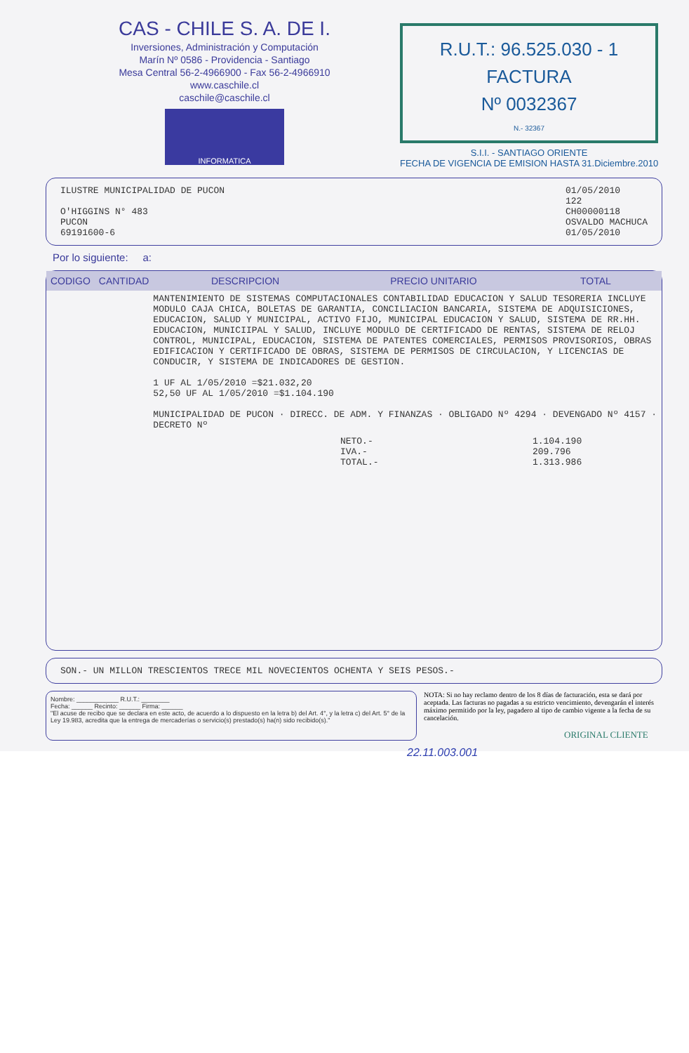CAS - CHILE S. A. DE I.
Inversiones, Administración y Computación
Marín Nº 0586 - Providencia - Santiago
Mesa Central 56-2-4966900 - Fax 56-2-4966910
www.caschile.cl
caschile@caschile.cl
INFORMATICA
R.U.T.: 96.525.030 - 1
FACTURA
Nº 0032367
N.- 32367
S.I.I. - SANTIAGO ORIENTE
FECHA DE VIGENCIA DE EMISION HASTA 31.Diciembre.2010
ILUSTRE MUNICIPALIDAD DE PUCON
O'HIGGINS N° 483
PUCON
69191600-6
01/05/2010
122
CH00000118
OSVALDO MACHUCA
01/05/2010
Por lo siguiente: a:
| CODIGO | CANTIDAD | DESCRIPCION | PRECIO UNITARIO | TOTAL |
| --- | --- | --- | --- | --- |
| | | MANTENIMIENTO DE SISTEMAS COMPUTACIONALES CONTABILIDAD EDUCACION Y SALUD TESORERIA INCLUYE MODULO CAJA CHICA, BOLETAS DE GARANTIA, CONCILIACION BANCARIA, SISTEMA DE ADQUISICIONES, EDUCACION, SALUD Y MUNICIPAL, ACTIVO FIJO, MUNICIPAL EDUCACION Y SALUD, SISTEMA DE RR.HH. EDUCACION, MUNICIIPAL Y SALUD, INCLUYE MODULO DE CERTIFICADO DE RENTAS, SISTEMA DE RELOJ CONTROL, MUNICIPAL, EDUCACION, SISTEMA DE PATENTES COMERCIALES, PERMISOS PROVISORIOS, OBRAS EDIFICACION Y CERTIFICADO DE OBRAS, SISTEMA DE PERMISOS DE CIRCULACION, Y LICENCIAS DE CONDUCIR, Y SISTEMA DE INDICADORES DE GESTION. 1 UF AL 1/05/2010 =$21.032,20 52,50 UF AL 1/05/2010 =$1.104.190 MUNICIPALIDAD DE PUCON · DIRECC. DE ADM. Y FINANZAS · OBLIGADO Nº 4294 · DEVENGADO Nº 4157 · DECRETO Nº | | |
| | | | NETO.- IVA.- TOTAL.- | 1.104.190 209.796 1.313.986 |
SON.- UN MILLON TRESCIENTOS TRECE MIL NOVECIENTOS OCHENTA Y SEIS PESOS.-
Nombre: ____________ R.U.T.: ________
Fecha: ______ Recinto: ______ Firma: ______
"El acuse de recibo que se declara en este acto, de acuerdo a lo dispuesto en la letra b) del Art. 4°, y la letra c) del Art. 5° de la Ley 19.983, acredita que la entrega de mercaderías o servicio(s) prestado(s) ha(n) sido recibido(s)."
NOTA: Si no hay reclamo dentro de los 8 días de facturación, esta se dará por aceptada. Las facturas no pagadas a su estricto vencimiento, devengarán el interés máximo permitido por la ley, pagadero al tipo de cambio vigente a la fecha de su cancelación.
ORIGINAL CLIENTE
22.11.003.001